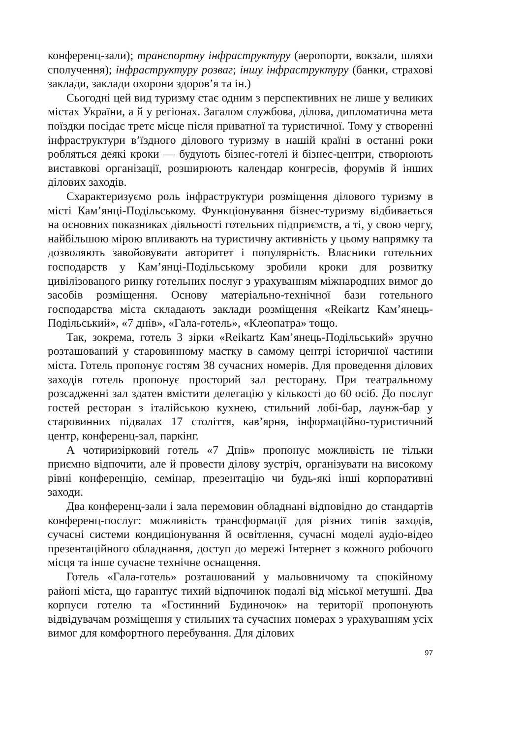конференц-зали); транспортну інфраструктуру (аеропорти, вокзали, шляхи сполучення); інфраструктуру розваг; іншу інфраструктуру (банки, страхові заклади, заклади охорони здоров’я та ін.)
Сьогодні цей вид туризму стає одним з перспективних не лише у великих містах України, а й у регіонах. Загалом службова, ділова, дипломатична мета поїздки посідає третє місце після приватної та туристичної. Тому у створенні інфраструктури в’їздного ділового туризму в нашій країні в останні роки робляться деякі кроки — будують бізнес-готелі й бізнес-центри, створюють виставкові організації, розширюють календар конгресів, форумів й інших ділових заходів.
Схарактеризуємо роль інфраструктури розміщення ділового туризму в місті Кам’янці-Подільському. Функціонування бізнес-туризму відбивається на основних показниках діяльності готельних підприємств, а ті, у свою чергу, найбільшою мірою впливають на туристичну активність у цьому напрямку та дозволяють завойовувати авторитет і популярність. Власники готельних господарств у Кам’янці-Подільському зробили кроки для розвитку цивілізованого ринку готельних послуг з урахуванням міжнародних вимог до засобів розміщення. Основу матеріально-технічної бази готельного господарства міста складають заклади розміщення «Reikartz Кам’янець-Подільський», «7 днів», «Гала-готель», «Клеопатра» тощо.
Так, зокрема, готель 3 зірки «Reikartz Кам’янець-Подільський» зручно розташований у старовинному маєтку в самому центрі історичної частини міста. Готель пропонує гостям 38 сучасних номерів. Для проведення ділових заходів готель пропонує просторий зал ресторану. При театральному розсадженні зал здатен вмістити делегацію у кількості до 60 осіб. До послуг гостей ресторан з італійською кухнею, стильний лобі-бар, лаунж-бар у старовинних підвалах 17 століття, кав’ярня, інформаційно-туристичний центр, конференц-зал, паркінг.
А чотиризірковий готель «7 Днів» пропонує можливість не тільки приємно відпочити, але й провести ділову зустріч, організувати на високому рівні конференцію, семінар, презентацію чи будь-які інші корпоративні заходи.
Два конференц-зали і зала перемовин обладнані відповідно до стандартів конференц-послуг: можливість трансформації для різних типів заходів, сучасні системи кондиціонування й освітлення, сучасні моделі аудіо-відео презентаційного обладнання, доступ до мережі Інтернет з кожного робочого місця та інше сучасне технічне оснащення.
Готель «Гала-готель» розташований у мальовничому та спокійному районі міста, що гарантує тихий відпочинок подалі від міської метушні. Два корпуси готелю та «Гостинний Будиночок» на території пропонують відвідувачам розміщення у стильних та сучасних номерах з урахуванням усіх вимог для комфортного перебування. Для ділових
97